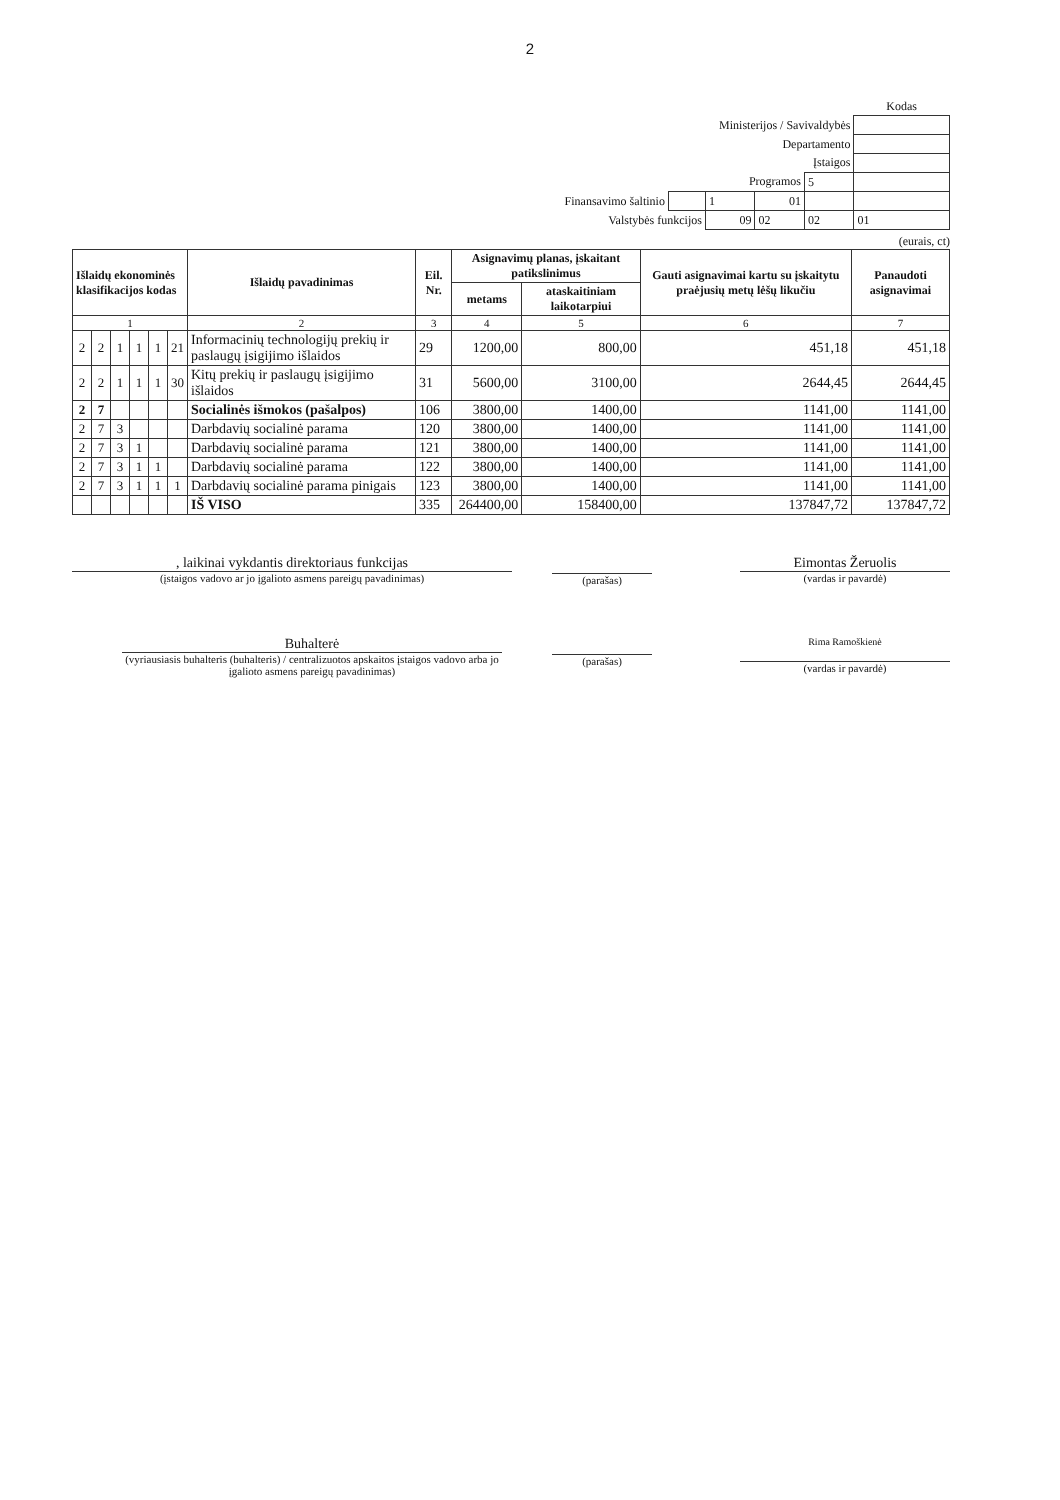2
| | | | | | Kodas |
| Ministerijos / Savivaldybės | | | | | |
| Departamento | | | | | |
| Įstaigos | | | | | |
| Programos | | | | 5 | |
| Finansavimo šaltinio | | 1 | 01 | | |
| Valstybės funkcijos | | 09 | 02 | 02 | 01 |
(eurais, ct)
| Išlaidų ekonominės klasifikacijos kodas | | | | | | Išlaidų pavadinimas | Eil. Nr. | Asignavimų planas, įskaitant patikslinimus | | Gauti asignavimai kartu su įskaitytu praėjusių metų lėšų likučiu | Panaudoti asignavimai |
| --- | --- | --- | --- | --- | --- | --- | --- | --- | --- | --- | --- |
| | | | | | | | | metams | ataskaitiniam laikotarpiui | | |
| 1 | | | | | | 2 | 3 | 4 | 5 | 6 | 7 |
| 2 | 2 | 1 | 1 | 1 | 21 | Informacinių technologijų prekių ir paslaugų įsigijimo išlaidos | 29 | 1200,00 | 800,00 | 451,18 | 451,18 |
| 2 | 2 | 1 | 1 | 1 | 30 | Kitų prekių ir paslaugų įsigijimo išlaidos | 31 | 5600,00 | 3100,00 | 2644,45 | 2644,45 |
| 2 | 7 | | | | | Socialinės išmokos (pašalpos) | 106 | 3800,00 | 1400,00 | 1141,00 | 1141,00 |
| 2 | 7 | 3 | | | | Darbdavių socialinė parama | 120 | 3800,00 | 1400,00 | 1141,00 | 1141,00 |
| 2 | 7 | 3 | 1 | | | Darbdavių socialinė parama | 121 | 3800,00 | 1400,00 | 1141,00 | 1141,00 |
| 2 | 7 | 3 | 1 | 1 | | Darbdavių socialinė parama | 122 | 3800,00 | 1400,00 | 1141,00 | 1141,00 |
| 2 | 7 | 3 | 1 | 1 | 1 | Darbdavių socialinė parama pinigais | 123 | 3800,00 | 1400,00 | 1141,00 | 1141,00 |
| | | | | | | IŠ VISO | 335 | 264400,00 | 158400,00 | 137847,72 | 137847,72 |
, laikinai vykdantis direktoriaus funkcijas
(įstaigos vadovo ar jo įgalioto asmens pareigų pavadinimas)
(parašas)
Eimontas Žeruolis
(vardas ir pavardė)
Buhalterė
(vyriausiasis buhalteris (buhalteris) / centralizuotos apskaitos įstaigos vadovo arba jo įgalioto asmens pareigų pavadinimas)
(parašas)
Rima Ramoškienė
(vardas ir pavardė)